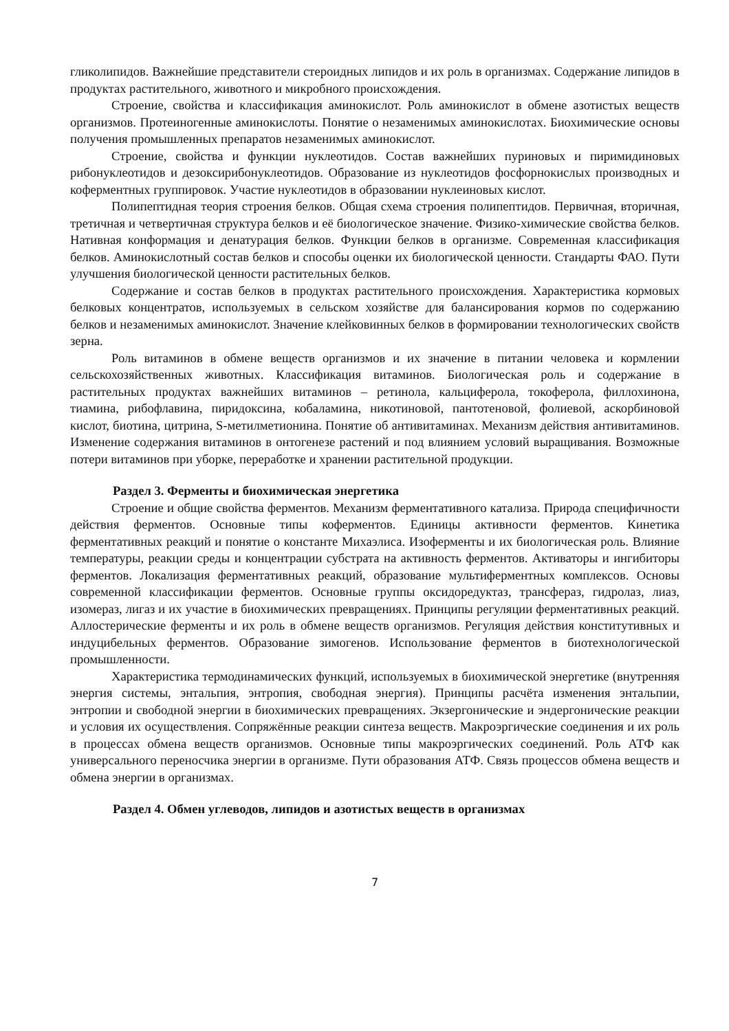гликолипидов. Важнейшие представители стероидных липидов и их роль в организмах. Содержание липидов в продуктах растительного, животного и микробного происхождения.
Строение, свойства и классификация аминокислот. Роль аминокислот в обмене азотистых веществ организмов. Протеиногенные аминокислоты. Понятие о незаменимых аминокислотах. Биохимические основы получения промышленных препаратов незаменимых аминокислот.
Строение, свойства и функции нуклеотидов. Состав важнейших пуриновых и пиримидиновых рибонуклеотидов и дезоксирибонуклеотидов. Образование из нуклеотидов фосфорнокислых производных и коферментных группировок. Участие нуклеотидов в образовании нуклеиновых кислот.
Полипептидная теория строения белков. Общая схема строения полипептидов. Первичная, вторичная, третичная и четвертичная структура белков и её биологическое значение. Физико-химические свойства белков. Нативная конформация и денатурация белков. Функции белков в организме. Современная классификация белков. Аминокислотный состав белков и способы оценки их биологической ценности. Стандарты ФАО. Пути улучшения биологической ценности растительных белков.
Содержание и состав белков в продуктах растительного происхождения. Характеристика кормовых белковых концентратов, используемых в сельском хозяйстве для балансирования кормов по содержанию белков и незаменимых аминокислот. Значение клейковинных белков в формировании технологических свойств зерна.
Роль витаминов в обмене веществ организмов и их значение в питании человека и кормлении сельскохозяйственных животных. Классификация витаминов. Биологическая роль и содержание в растительных продуктах важнейших витаминов – ретинола, кальциферола, токоферола, филлохинона, тиамина, рибофлавина, пиридоксина, кобаламина, никотиновой, пантотеновой, фолиевой, аскорбиновой кислот, биотина, цитрина, S-метилметионина. Понятие об антивитаминах. Механизм действия антивитаминов. Изменение содержания витаминов в онтогенезе растений и под влиянием условий выращивания. Возможные потери витаминов при уборке, переработке и хранении растительной продукции.
Раздел 3. Ферменты и биохимическая энергетика
Строение и общие свойства ферментов. Механизм ферментативного катализа. Природа специфичности действия ферментов. Основные типы коферментов. Единицы активности ферментов. Кинетика ферментативных реакций и понятие о константе Михаэлиса. Изоферменты и их биологическая роль. Влияние температуры, реакции среды и концентрации субстрата на активность ферментов. Активаторы и ингибиторы ферментов. Локализация ферментативных реакций, образование мультиферментных комплексов. Основы современной классификации ферментов. Основные группы оксидоредуктаз, трансфераз, гидролаз, лиаз, изомераз, лигаз и их участие в биохимических превращениях. Принципы регуляции ферментативных реакций. Аллостерические ферменты и их роль в обмене веществ организмов. Регуляция действия конститутивных и индуцибельных ферментов. Образование зимогенов. Использование ферментов в биотехнологической промышленности.
Характеристика термодинамических функций, используемых в биохимической энергетике (внутренняя энергия системы, энтальпия, энтропия, свободная энергия). Принципы расчёта изменения энтальпии, энтропии и свободной энергии в биохимических превращениях. Экзергонические и эндергонические реакции и условия их осуществления. Сопряжённые реакции синтеза веществ. Макроэргические соединения и их роль в процессах обмена веществ организмов. Основные типы макроэргических соединений. Роль АТФ как универсального переносчика энергии в организме. Пути образования АТФ. Связь процессов обмена веществ и обмена энергии в организмах.
Раздел 4. Обмен углеводов, липидов и азотистых веществ в организмах
7